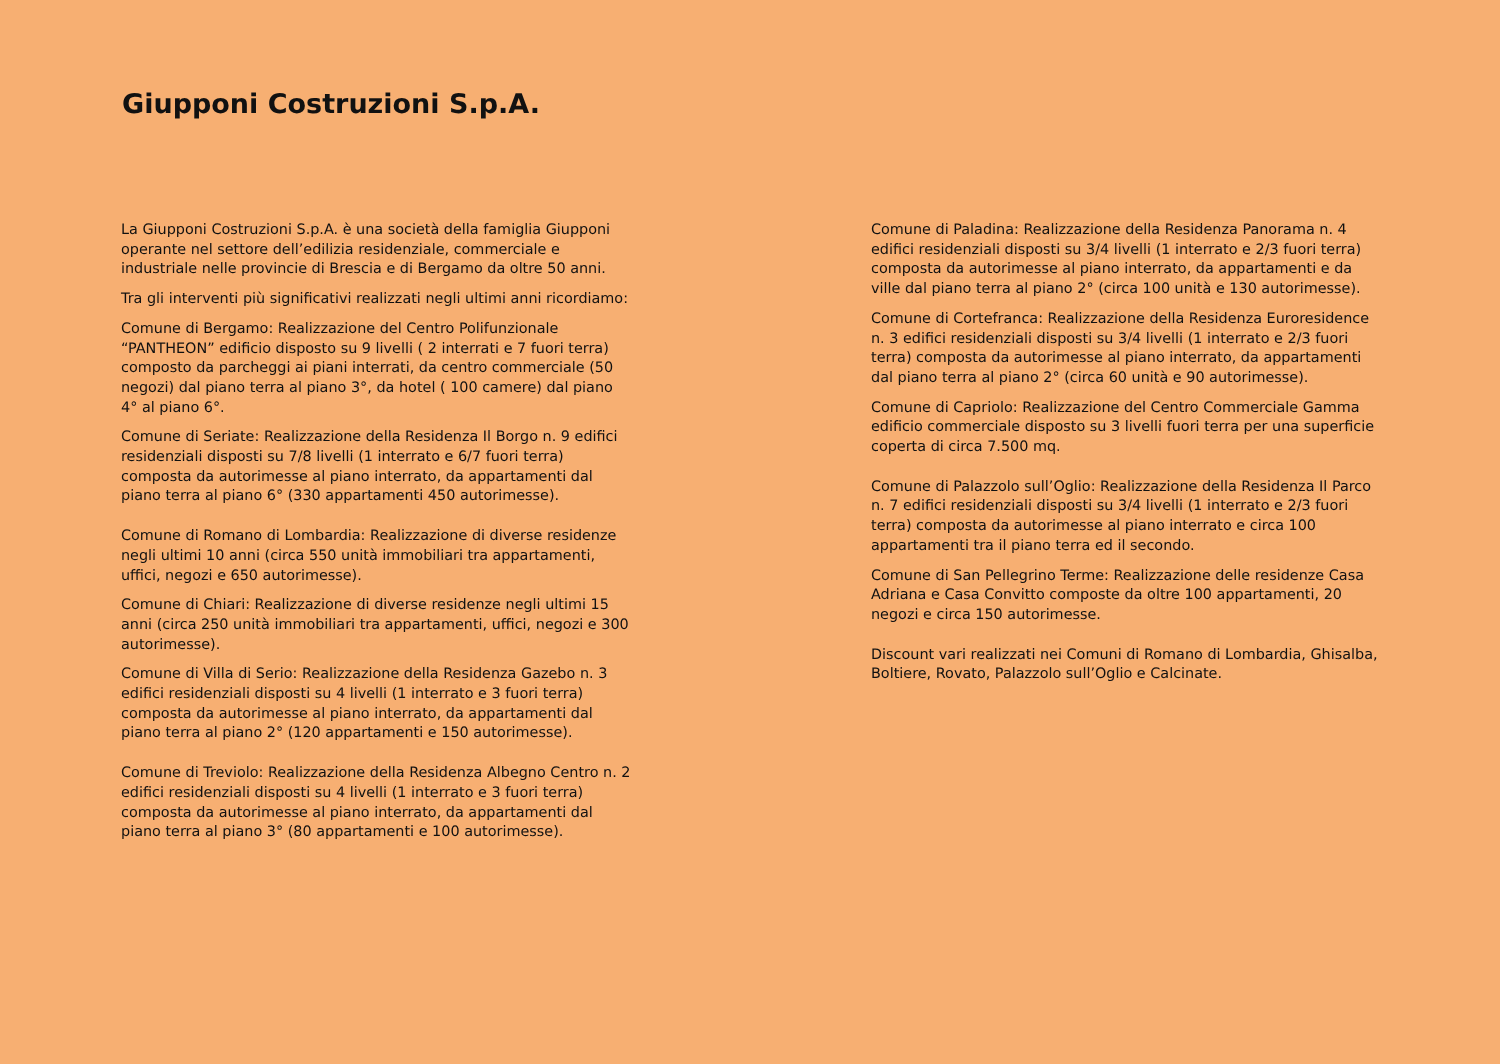Giupponi Costruzioni S.p.A.
La Giupponi Costruzioni S.p.A. è una società della famiglia Giupponi operante nel settore dell’edilizia residenziale, commerciale e industriale nelle provincie di Brescia e di Bergamo da oltre 50 anni.
Tra gli interventi più significativi realizzati negli ultimi anni ricordiamo:
Comune di Bergamo: Realizzazione del Centro Polifunzionale “PANTHEON” edificio disposto su 9 livelli ( 2 interrati e 7 fuori terra) composto da parcheggi ai piani interrati, da centro commerciale (50 negozi) dal piano terra al piano 3°, da hotel ( 100 camere) dal piano 4° al piano 6°.
Comune di Seriate: Realizzazione della Residenza Il Borgo n. 9 edifici residenziali disposti su 7/8 livelli (1 interrato e 6/7 fuori terra) composta da autorimesse al piano interrato, da appartamenti dal piano terra al piano 6° (330 appartamenti 450 autorimesse).
Comune di Romano di Lombardia: Realizzazione di diverse residenze negli ultimi 10 anni (circa 550 unità immobiliari tra appartamenti, uffici, negozi e 650 autorimesse).
Comune di Chiari: Realizzazione di diverse residenze negli ultimi 15 anni (circa 250 unità immobiliari tra appartamenti, uffici, negozi e 300 autorimesse).
Comune di Villa di Serio: Realizzazione della Residenza Gazebo n. 3 edifici residenziali disposti su 4 livelli (1 interrato e 3 fuori terra) composta da autorimesse al piano interrato, da appartamenti dal piano terra al piano 2° (120 appartamenti e 150 autorimesse).
Comune di Treviolo: Realizzazione della Residenza Albegno Centro n. 2 edifici residenziali disposti su 4 livelli (1 interrato e 3 fuori terra) composta da autorimesse al piano interrato, da appartamenti dal piano terra al piano 3° (80 appartamenti e 100 autorimesse).
Comune di Paladina: Realizzazione della Residenza Panorama n. 4 edifici residenziali disposti su 3/4 livelli (1 interrato e 2/3 fuori terra) composta da autorimesse al piano interrato, da appartamenti e da ville dal piano terra al piano 2° (circa 100 unità e 130 autorimesse).
Comune di Cortefranca: Realizzazione della Residenza Euroresidence n. 3 edifici residenziali disposti su 3/4 livelli (1 interrato e 2/3 fuori terra) composta da autorimesse al piano interrato, da appartamenti dal piano terra al piano 2° (circa 60 unità e 90 autorimesse).
Comune di Capriolo: Realizzazione del Centro Commerciale Gamma edificio commerciale disposto su 3 livelli fuori terra per una superficie coperta di circa 7.500 mq.
Comune di Palazzolo sull’Oglio: Realizzazione della Residenza Il Parco n. 7 edifici residenziali disposti su 3/4 livelli (1 interrato e 2/3 fuori terra) composta da autorimesse al piano interrato e circa 100 appartamenti tra il piano terra ed il secondo.
Comune di San Pellegrino Terme: Realizzazione delle residenze Casa Adriana e Casa Convitto composte da oltre 100 appartamenti, 20 negozi e circa 150 autorimesse.
Discount vari realizzati nei Comuni di Romano di Lombardia, Ghisalba, Boltiere, Rovato, Palazzolo sull’Oglio e Calcinate.